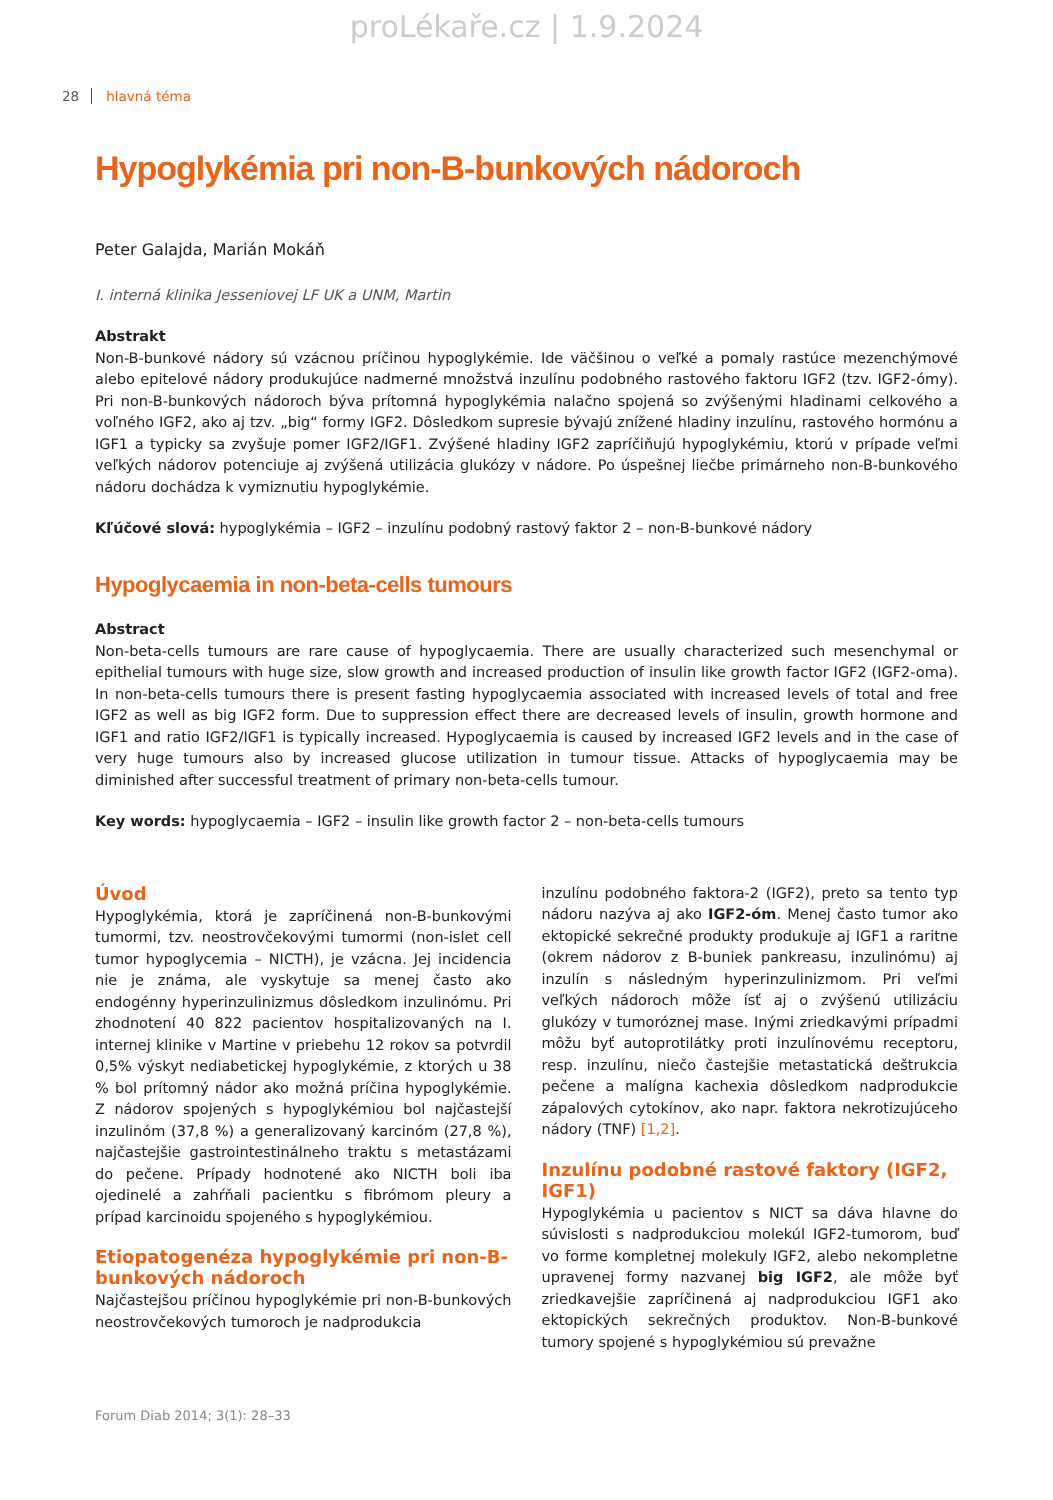proLékaře.cz | 1.9.2024
28 hlavná téma
Hypoglykémia pri non-B-bunkových nádoroch
Peter Galajda, Marián Mokáň
I. interná klinika Jesseniovej LF UK a UNM, Martin
Abstrakt
Non-B-bunkové nádory sú vzácnou príčinou hypoglykémie. Ide väčšinou o veľké a pomaly rastúce mezenchýmové alebo epitelové nádory produkujúce nadmerné množstvá inzulínu podobného rastového faktoru IGF2 (tzv. IGF2-ómy). Pri non-B-bunkových nádoroch býva prítomná hypoglykémia nalačno spojená so zvýšenými hladinami celkového a voľného IGF2, ako aj tzv. „big“ formy IGF2. Dôsledkom supresie bývajú znížené hladiny inzulínu, rastového hormónu a IGF1 a typicky sa zvyšuje pomer IGF2/IGF1. Zvýšené hladiny IGF2 zapríčiňujú hypoglykémiu, ktorú v prípade veľmi veľkých nádorov potenciuje aj zvýšená utilizácia glukózy v nádore. Po úspešnej liečbe primárneho non-B-bunkového nádoru dochádza k vymiznutiu hypoglykémie.
Kľúčové slová: hypoglykémia – IGF2 – inzulínu podobný rastový faktor 2 – non-B-bunkové nádory
Hypoglycaemia in non-beta-cells tumours
Abstract
Non-beta-cells tumours are rare cause of hypoglycaemia. There are usually characterized such mesenchymal or epithelial tumours with huge size, slow growth and increased production of insulin like growth factor IGF2 (IGF2-oma). In non-beta-cells tumours there is present fasting hypoglycaemia associated with increased levels of total and free IGF2 as well as big IGF2 form. Due to suppression effect there are decreased levels of insulin, growth hormone and IGF1 and ratio IGF2/IGF1 is typically increased. Hypoglycaemia is caused by increased IGF2 levels and in the case of very huge tumours also by increased glucose utilization in tumour tissue. Attacks of hypoglycaemia may be diminished after successful treatment of primary non-beta-cells tumour.
Key words: hypoglycaemia – IGF2 – insulin like growth factor 2 – non-beta-cells tumours
Úvod
Hypoglykémia, ktorá je zapríčinená non-B-bunkovými tumormi, tzv. neostrovčekovými tumormi (non-islet cell tumor hypoglycemia – NICTH), je vzácna. Jej incidencia nie je známa, ale vyskytuje sa menej často ako endogénny hyperinzulinizmus dôsledkom inzulinómu. Pri zhodnotení 40 822 pacientov hospitalizovaných na I. internej klinike v Martine v priebehu 12 rokov sa potvrdil 0,5% výskyt nediabetickej hypoglykémie, z ktorých u 38 % bol prítomný nádor ako možná príčina hypoglykémie. Z nádorov spojených s hypoglykémiou bol najčastejší inzulinóm (37,8 %) a generalizovaný karcinóm (27,8 %), najčastejšie gastrointestinálneho traktu s metastázami do pečene. Prípady hodnotené ako NICTH boli iba ojedinelé a zahŕňali pacientku s fibrómom pleury a prípad karcinoidu spojeného s hypoglykémiou.
Etiopatogenéza hypoglykémie pri non-B-bunkových nádoroch
Najčastejšou príčinou hypoglykémie pri non-B-bunkových neostrovčekových tumoroch je nadprodukcia
inzulínu podobného faktora-2 (IGF2), preto sa tento typ nádoru nazýva aj ako IGF2-óm. Menej často tumor ako ektopické sekrečné produkty produkuje aj IGF1 a raritne (okrem nádorov z B-buniek pankreasu, inzulinómu) aj inzulín s následným hyperinzulinizmom. Pri veľmi veľkých nádoroch môže ísť aj o zvýšenú utilizáciu glukózy v tumoróznej mase. Inými zriedkavými prípadmi môžu byť autoprotilátky proti inzulínovému receptoru, resp. inzulínu, niečo častejšie metastatická deštrukcia pečene a malígna kachexia dôsledkom nadprodukcie zápalových cytokínov, ako napr. faktora nekrotizujúceho nádory (TNF) [1,2].
Inzulínu podobné rastové faktory (IGF2, IGF1)
Hypoglykémia u pacientov s NICT sa dáva hlavne do súvislosti s nadprodukciou molekúl IGF2-tumorom, buď vo forme kompletnej molekuly IGF2, alebo nekompletne upravenej formy nazvanej big IGF2, ale môže byť zriedkavejšie zapríčinená aj nadprodukciou IGF1 ako ektopických sekrečných produktov. Non-B-bunkové tumory spojené s hypoglykémiou sú prevažne
Forum Diab 2014; 3(1): 28–33